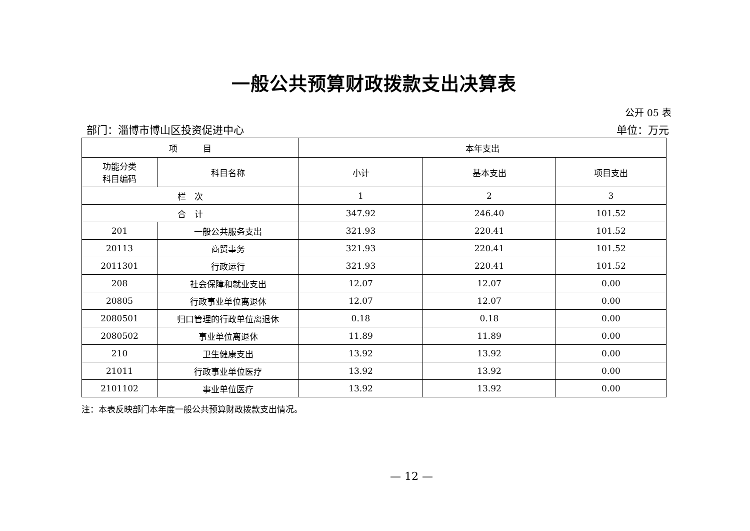一般公共预算财政拨款支出决算表
公开 05 表
部门：淄博市博山区投资促进中心 单位：万元
| 项 目 | | 本年支出 | | |
| --- | --- | --- | --- | --- |
| 功能分类 科目编码 | 科目名称 | 小计 | 基本支出 | 项目支出 |
| 栏 次 | | 1 | 2 | 3 |
| 合 计 | | 347.92 | 246.40 | 101.52 |
| 201 | 一般公共服务支出 | 321.93 | 220.41 | 101.52 |
| 20113 | 商贸事务 | 321.93 | 220.41 | 101.52 |
| 2011301 | 行政运行 | 321.93 | 220.41 | 101.52 |
| 208 | 社会保障和就业支出 | 12.07 | 12.07 | 0.00 |
| 20805 | 行政事业单位离退休 | 12.07 | 12.07 | 0.00 |
| 2080501 | 归口管理的行政单位离退休 | 0.18 | 0.18 | 0.00 |
| 2080502 | 事业单位离退休 | 11.89 | 11.89 | 0.00 |
| 210 | 卫生健康支出 | 13.92 | 13.92 | 0.00 |
| 21011 | 行政事业单位医疗 | 13.92 | 13.92 | 0.00 |
| 2101102 | 事业单位医疗 | 13.92 | 13.92 | 0.00 |
注：本表反映部门本年度一般公共预算财政拨款支出情况。
— 12 —